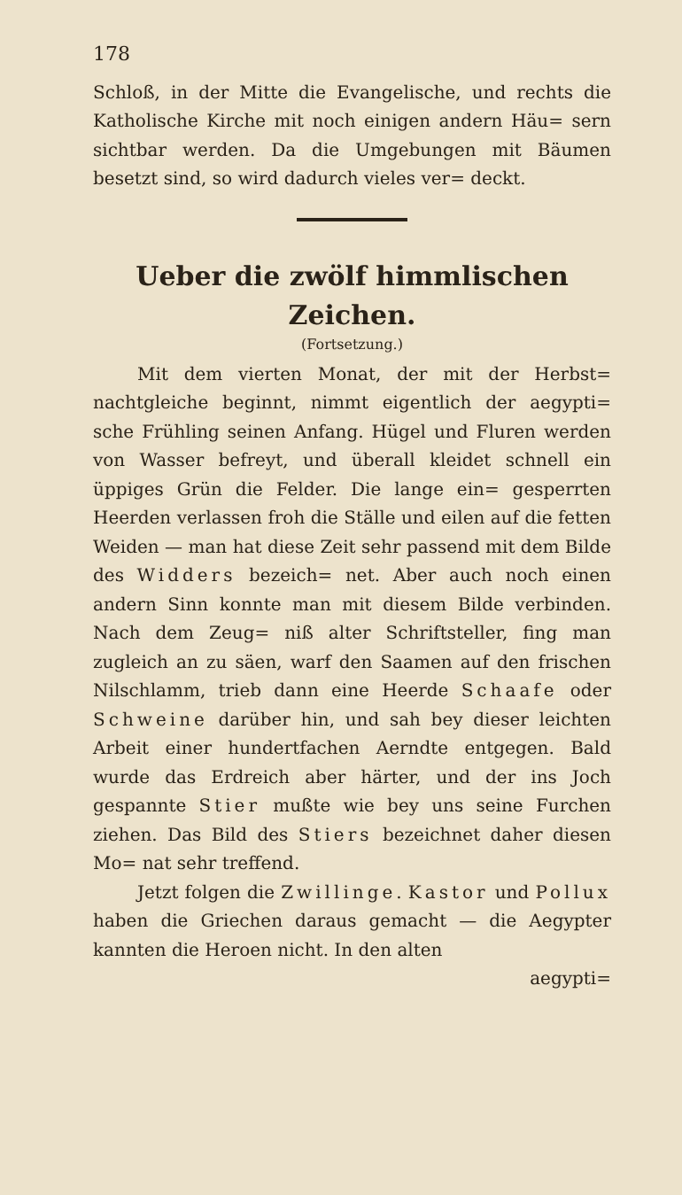178
Schloß, in der Mitte die Evangelische, und rechts die Katholische Kirche mit noch einigen andern Häu= sern sichtbar werden. Da die Umgebungen mit Bäumen besetzt sind, so wird dadurch vieles ver= deckt.
Ueber die zwölf himmlischen Zeichen.
(Fortsetzung.)
Mit dem vierten Monat, der mit der Herbst= nachtgleiche beginnt, nimmt eigentlich der aegypti= sche Frühling seinen Anfang. Hügel und Fluren werden von Wasser befreyt, und überall kleidet schnell ein üppiges Grün die Felder. Die lange ein= gesperrten Heerden verlassen froh die Ställe und eilen auf die fetten Weiden — man hat diese Zeit sehr passend mit dem Bilde des Widders bezeich= net. Aber auch noch einen andern Sinn konnte man mit diesem Bilde verbinden. Nach dem Zeug= niß alter Schriftsteller, fing man zugleich an zu säen, warf den Saamen auf den frischen Nilschlamm, trieb dann eine Heerde Schaafe oder Schweine darüber hin, und sah bey dieser leichten Arbeit einer hundertfachen Aerndte entgegen. Bald wurde das Erdreich aber härter, und der ins Joch gespannte Stier mußte wie bey uns seine Furchen ziehen. Das Bild des Stiers bezeichnet daher diesen Mo= nat sehr treffend.
Jetzt folgen die Zwillinge. Kastor und Pollux haben die Griechen daraus gemacht — die Aegypter kannten die Heroen nicht. In den alten
aegypti=